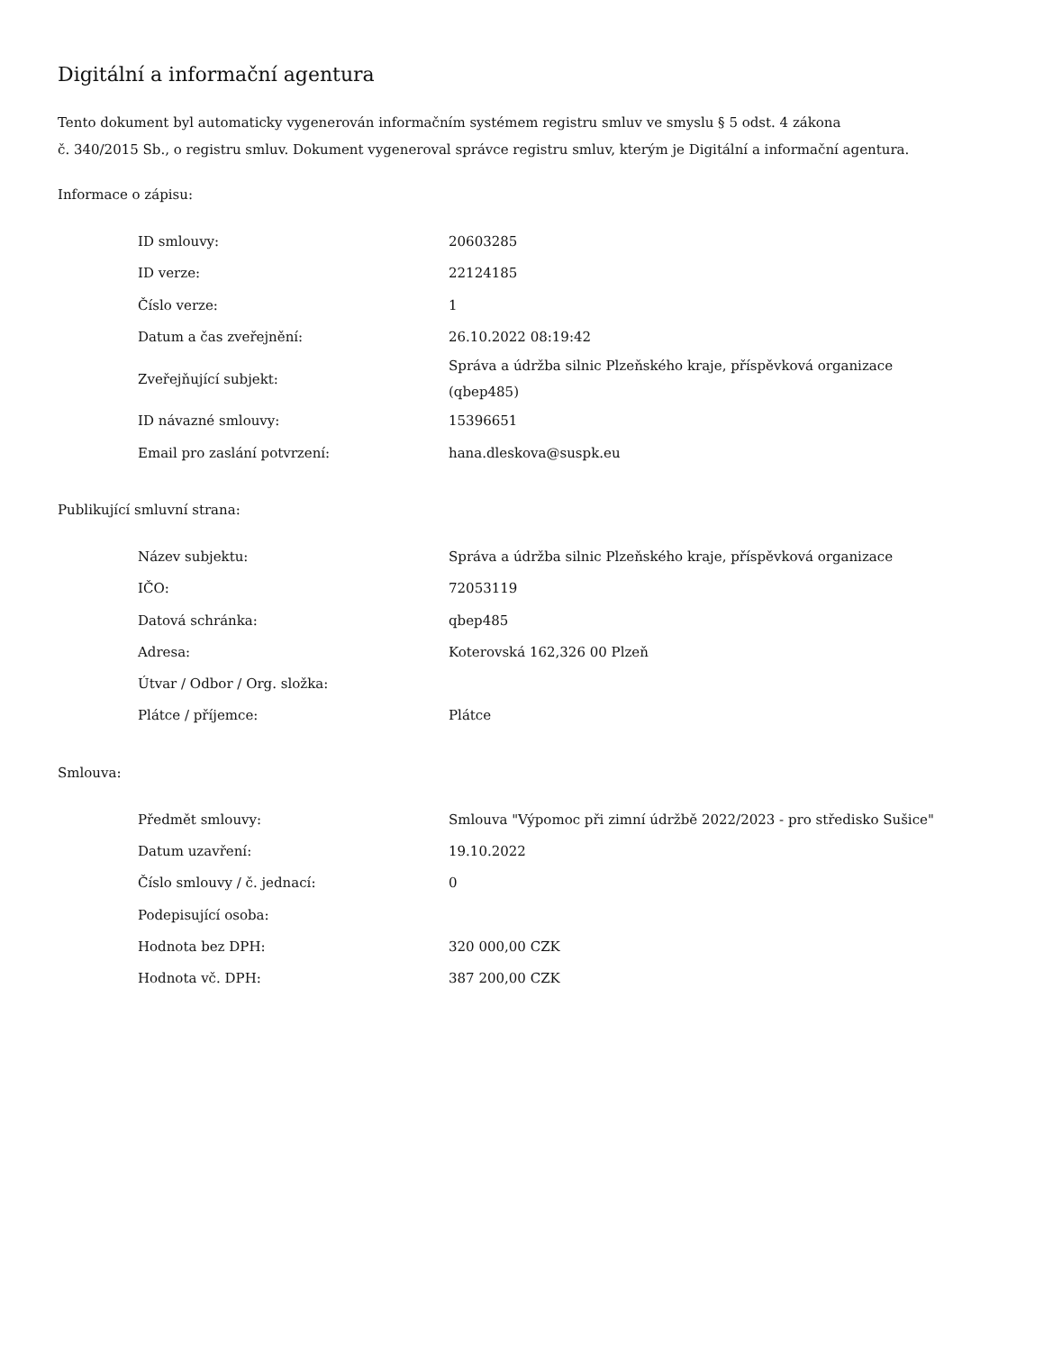Digitální a informační agentura
Tento dokument byl automaticky vygenerován informačním systémem registru smluv ve smyslu § 5 odst. 4 zákona
č. 340/2015 Sb., o registru smluv. Dokument vygeneroval správce registru smluv, kterým je Digitální a informační agentura.
Informace o zápisu:
| ID smlouvy: | 20603285 |
| ID verze: | 22124185 |
| Číslo verze: | 1 |
| Datum a čas zveřejnění: | 26.10.2022 08:19:42 |
| Zveřejňující subjekt: | Správa a údržba silnic Plzeňského kraje, příspěvková organizace (qbep485) |
| ID návazné smlouvy: | 15396651 |
| Email pro zaslání potvrzení: | hana.dleskova@suspk.eu |
Publikující smluvní strana:
| Název subjektu: | Správa a údržba silnic Plzeňského kraje, příspěvková organizace |
| IČO: | 72053119 |
| Datová schránka: | qbep485 |
| Adresa: | Koterovská 162,326 00 Plzeň |
| Útvar / Odbor / Org. složka: | |
| Plátce / příjemce: | Plátce |
Smlouva:
| Předmět smlouvy: | Smlouva "Výpomoc při zimní údržbě 2022/2023 - pro středisko Sušice" |
| Datum uzavření: | 19.10.2022 |
| Číslo smlouvy / č. jednací: | 0 |
| Podepisující osoba: | |
| Hodnota bez DPH: | 320 000,00 CZK |
| Hodnota vč. DPH: | 387 200,00 CZK |